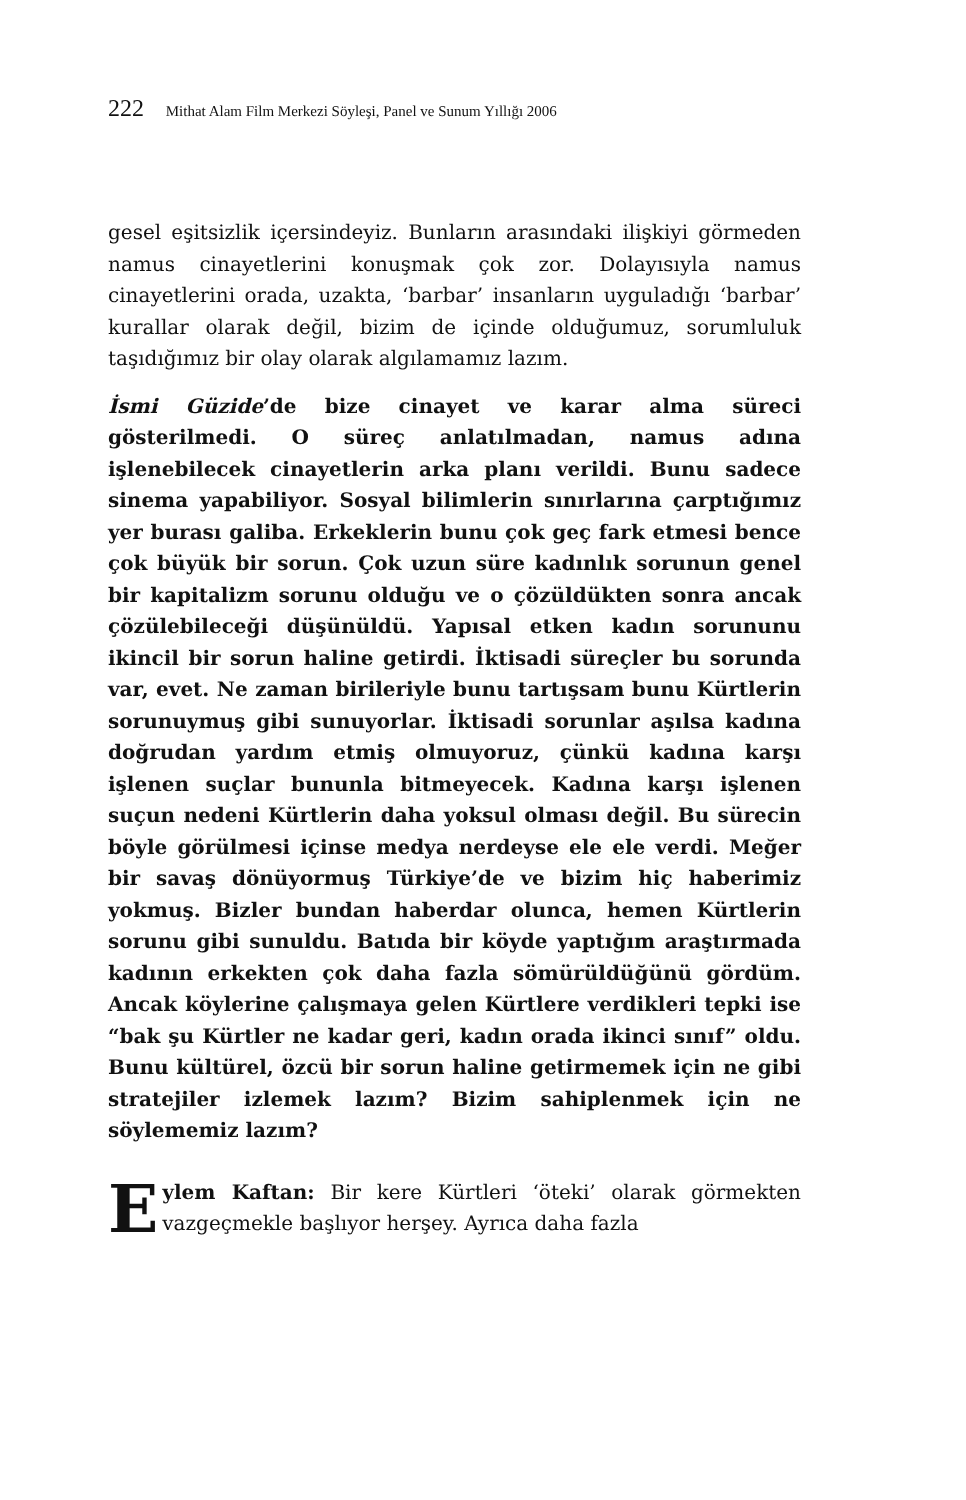222 Mithat Alam Film Merkezi Söyleşi, Panel ve Sunum Yıllığı 2006
gesel eşitsizlik içersindeyiz. Bunların arasındaki ilişkiyi görmeden namus cinayetlerini konuşmak çok zor. Dolayısıyla namus cinayetlerini orada, uzakta, ‘barbar’ insanların uyguladığı ‘barbar’ kurallar olarak değil, bizim de içinde olduğumuz, sorumluluk taşıdığımız bir olay olarak algılamamız lazım.
İsmi Güzide’de bize cinayet ve karar alma süreci gösterilmedi. O süreç anlatılmadan, namus adına işlenebilecek cinayetlerin arka planı verildi. Bunu sadece sinema yapabiliyor. Sosyal bilimlerin sınırlarına çarptığımız yer burası galiba. Erkeklerin bunu çok geç fark etmesi bence çok büyük bir sorun. Çok uzun süre kadınlık sorunun genel bir kapitalizm sorunu olduğu ve o çözüldükten sonra ancak çözülebileceği düşünüldü. Yapısal etken kadın sorununu ikincil bir sorun haline getirdi. İktisadi süreçler bu sorunda var, evet. Ne zaman birileriyle bunu tartışsam bunu Kürtlerin sorunuymuş gibi sunuyorlar. İktisadi sorunlar aşılsa kadına doğrudan yardım etmiş olmuyoruz, çünkü kadına karşı işlenen suçlar bununla bitmeyecek. Kadına karşı işlenen suçun nedeni Kürtlerin daha yoksul olması değil. Bu sürecin böyle görülmesi içinse medya nerdeyse ele ele verdi. Meğer bir savaş dönüyormuş Türkiye’de ve bizim hiç haberimiz yokmuş. Bizler bundan haberdar olunca, hemen Kürtlerin sorunu gibi sunuldu. Batıda bir köyde yaptığım araştırmada kadının erkekten çok daha fazla sömürüldüğünü gördüm. Ancak köylerine çalışmaya gelen Kürtlere verdikleri tepki ise “bak şu Kürtler ne kadar geri, kadın orada ikinci sınıf” oldu. Bunu kültürel, özcü bir sorun haline getirmemek için ne gibi stratejiler izlemek lazım? Bizim sahiplenmek için ne söylememiz lazım?
Eylem Kaftan: Bir kere Kürtleri ‘öteki’ olarak görmekten vazgeçmekle başlıyor herşey. Ayrıca daha fazla